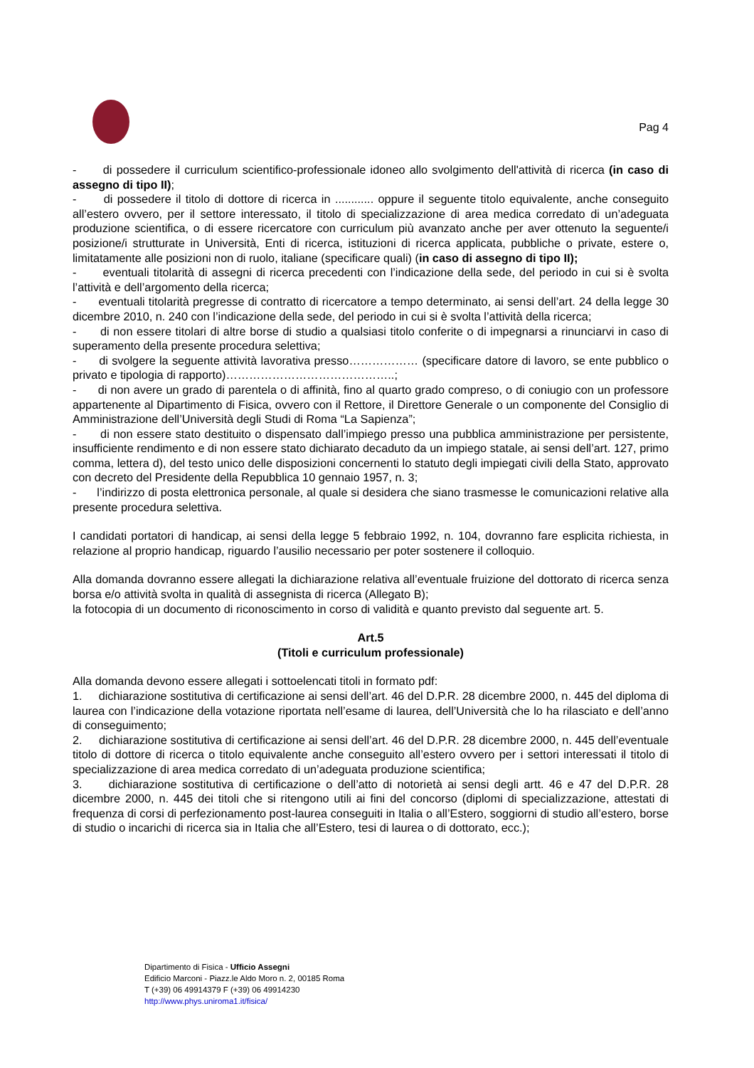Pag 4
- di possedere il curriculum scientifico-professionale idoneo allo svolgimento dell'attività di ricerca (in caso di assegno di tipo II);
- di possedere il titolo di dottore di ricerca in ............ oppure il seguente titolo equivalente, anche conseguito all’estero ovvero, per il settore interessato, il titolo di specializzazione di area medica corredato di un’adeguata produzione scientifica, o di essere ricercatore con curriculum più avanzato anche per aver ottenuto la seguente/i posizione/i strutturate in Università, Enti di ricerca, istituzioni di ricerca applicata, pubbliche o private, estere o, limitatamente alle posizioni non di ruolo, italiane (specificare quali) (in caso di assegno di tipo II);
- eventuali titolarità di assegni di ricerca precedenti con l’indicazione della sede, del periodo in cui si è svolta l’attività e dell’argomento della ricerca;
- eventuali titolarità pregresse di contratto di ricercatore a tempo determinato, ai sensi dell’art. 24 della legge 30 dicembre 2010, n. 240 con l’indicazione della sede, del periodo in cui si è svolta l’attività della ricerca;
- di non essere titolari di altre borse di studio a qualsiasi titolo conferite o di impegnarsi a rinunciarvi in caso di superamento della presente procedura selettiva;
- di svolgere la seguente attività lavorativa presso……………… (specificare datore di lavoro, se ente pubblico o privato e tipologia di rapporto)……………………………………..;
- di non avere un grado di parentela o di affinità, fino al quarto grado compreso, o di coniugio con un professore appartenente al Dipartimento di Fisica, ovvero con il Rettore, il Direttore Generale o un componente del Consiglio di Amministrazione dell’Università degli Studi di Roma “La Sapienza”;
- di non essere stato destituito o dispensato dall’impiego presso una pubblica amministrazione per persistente, insufficiente rendimento e di non essere stato dichiarato decaduto da un impiego statale, ai sensi dell’art. 127, primo comma, lettera d), del testo unico delle disposizioni concernenti lo statuto degli impiegati civili della Stato, approvato con decreto del Presidente della Repubblica 10 gennaio 1957, n. 3;
- l’indirizzo di posta elettronica personale, al quale si desidera che siano trasmesse le comunicazioni relative alla presente procedura selettiva.
I candidati portatori di handicap, ai sensi della legge 5 febbraio 1992, n. 104, dovranno fare esplicita richiesta, in relazione al proprio handicap, riguardo l’ausilio necessario per poter sostenere il colloquio.
Alla domanda dovranno essere allegati la dichiarazione relativa all’eventuale fruizione del dottorato di ricerca senza borsa e/o attività svolta in qualità di assegnista di ricerca (Allegato B);
la fotocopia di un documento di riconoscimento in corso di validità e quanto previsto dal seguente art. 5.
Art.5
(Titoli e curriculum professionale)
Alla domanda devono essere allegati i sottoelencati titoli in formato pdf:
1. dichiarazione sostitutiva di certificazione ai sensi dell’art. 46 del D.P.R. 28 dicembre 2000, n. 445 del diploma di laurea con l’indicazione della votazione riportata nell’esame di laurea, dell’Università che lo ha rilasciato e dell’anno di conseguimento;
2. dichiarazione sostitutiva di certificazione ai sensi dell’art. 46 del D.P.R. 28 dicembre 2000, n. 445 dell’eventuale titolo di dottore di ricerca o titolo equivalente anche conseguito all’estero ovvero per i settori interessati il titolo di specializzazione di area medica corredato di un’adeguata produzione scientifica;
3. dichiarazione sostitutiva di certificazione o dell’atto di notorietà ai sensi degli artt. 46 e 47 del D.P.R. 28 dicembre 2000, n. 445 dei titoli che si ritengono utili ai fini del concorso (diplomi di specializzazione, attestati di frequenza di corsi di perfezionamento post-laurea conseguiti in Italia o all’Estero, soggiorni di studio all’estero, borse di studio o incarichi di ricerca sia in Italia che all’Estero, tesi di laurea o di dottorato, ecc.);
Dipartimento di Fisica - Ufficio Assegni
Edificio Marconi - Piazz.le Aldo Moro n. 2, 00185 Roma
T (+39) 06 49914379 F (+39) 06 49914230
http://www.phys.uniroma1.it/fisica/